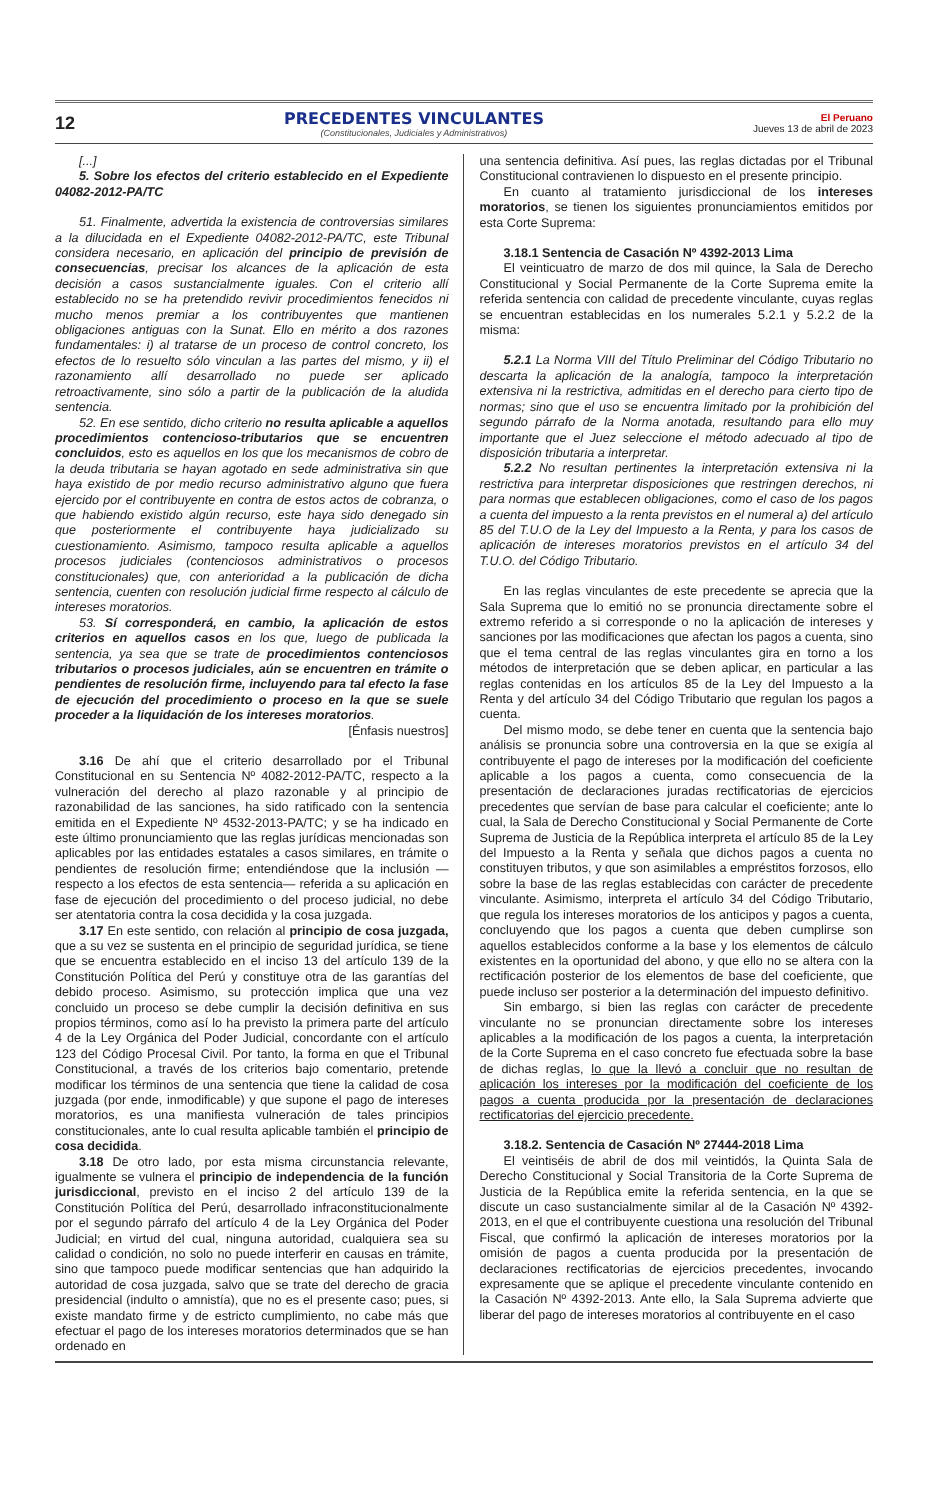12
PRECEDENTES VINCULANTES
(Constitucionales, Judiciales y Administrativos)
El Peruano
Jueves 13 de abril de 2023
[...]
5. Sobre los efectos del criterio establecido en el Expediente 04082-2012-PA/TC
51. Finalmente, advertida la existencia de controversias similares a la dilucidada en el Expediente 04082-2012-PA/TC, este Tribunal considera necesario, en aplicación del principio de previsión de consecuencias, precisar los alcances de la aplicación de esta decisión a casos sustancialmente iguales. Con el criterio allí establecido no se ha pretendido revivir procedimientos fenecidos ni mucho menos premiar a los contribuyentes que mantienen obligaciones antiguas con la Sunat. Ello en mérito a dos razones fundamentales: i) al tratarse de un proceso de control concreto, los efectos de lo resuelto sólo vinculan a las partes del mismo, y ii) el razonamiento allí desarrollado no puede ser aplicado retroactivamente, sino sólo a partir de la publicación de la aludida sentencia.
52. En ese sentido, dicho criterio no resulta aplicable a aquellos procedimientos contencioso-tributarios que se encuentren concluidos, esto es aquellos en los que los mecanismos de cobro de la deuda tributaria se hayan agotado en sede administrativa sin que haya existido de por medio recurso administrativo alguno que fuera ejercido por el contribuyente en contra de estos actos de cobranza, o que habiendo existido algún recurso, este haya sido denegado sin que posteriormente el contribuyente haya judicializado su cuestionamiento. Asimismo, tampoco resulta aplicable a aquellos procesos judiciales (contenciosos administrativos o procesos constitucionales) que, con anterioridad a la publicación de dicha sentencia, cuenten con resolución judicial firme respecto al cálculo de intereses moratorios.
53. Sí corresponderá, en cambio, la aplicación de estos criterios en aquellos casos en los que, luego de publicada la sentencia, ya sea que se trate de procedimientos contenciosos tributarios o procesos judiciales, aún se encuentren en trámite o pendientes de resolución firme, incluyendo para tal efecto la fase de ejecución del procedimiento o proceso en la que se suele proceder a la liquidación de los intereses moratorios.
[Énfasis nuestros]
3.16 De ahí que el criterio desarrollado por el Tribunal Constitucional en su Sentencia Nº 4082-2012-PA/TC, respecto a la vulneración del derecho al plazo razonable y al principio de razonabilidad de las sanciones, ha sido ratificado con la sentencia emitida en el Expediente Nº 4532-2013-PA/TC; y se ha indicado en este último pronunciamiento que las reglas jurídicas mencionadas son aplicables por las entidades estatales a casos similares, en trámite o pendientes de resolución firme; entendiéndose que la inclusión —respecto a los efectos de esta sentencia— referida a su aplicación en fase de ejecución del procedimiento o del proceso judicial, no debe ser atentatoria contra la cosa decidida y la cosa juzgada.
3.17 En este sentido, con relación al principio de cosa juzgada, que a su vez se sustenta en el principio de seguridad jurídica, se tiene que se encuentra establecido en el inciso 13 del artículo 139 de la Constitución Política del Perú y constituye otra de las garantías del debido proceso. Asimismo, su protección implica que una vez concluido un proceso se debe cumplir la decisión definitiva en sus propios términos, como así lo ha previsto la primera parte del artículo 4 de la Ley Orgánica del Poder Judicial, concordante con el artículo 123 del Código Procesal Civil. Por tanto, la forma en que el Tribunal Constitucional, a través de los criterios bajo comentario, pretende modificar los términos de una sentencia que tiene la calidad de cosa juzgada (por ende, inmodificable) y que supone el pago de intereses moratorios, es una manifiesta vulneración de tales principios constitucionales, ante lo cual resulta aplicable también el principio de cosa decidida.
3.18 De otro lado, por esta misma circunstancia relevante, igualmente se vulnera el principio de independencia de la función jurisdiccional, previsto en el inciso 2 del artículo 139 de la Constitución Política del Perú, desarrollado infraconstitucionalmente por el segundo párrafo del artículo 4 de la Ley Orgánica del Poder Judicial; en virtud del cual, ninguna autoridad, cualquiera sea su calidad o condición, no solo no puede interferir en causas en trámite, sino que tampoco puede modificar sentencias que han adquirido la autoridad de cosa juzgada, salvo que se trate del derecho de gracia presidencial (indulto o amnistía), que no es el presente caso; pues, si existe mandato firme y de estricto cumplimiento, no cabe más que efectuar el pago de los intereses moratorios determinados que se han ordenado en
una sentencia definitiva. Así pues, las reglas dictadas por el Tribunal Constitucional contravienen lo dispuesto en el presente principio.
En cuanto al tratamiento jurisdiccional de los intereses moratorios, se tienen los siguientes pronunciamientos emitidos por esta Corte Suprema:
3.18.1 Sentencia de Casación Nº 4392-2013 Lima
El veinticuatro de marzo de dos mil quince, la Sala de Derecho Constitucional y Social Permanente de la Corte Suprema emite la referida sentencia con calidad de precedente vinculante, cuyas reglas se encuentran establecidas en los numerales 5.2.1 y 5.2.2 de la misma:
5.2.1 La Norma VIII del Título Preliminar del Código Tributario no descarta la aplicación de la analogía, tampoco la interpretación extensiva ni la restrictiva, admitidas en el derecho para cierto tipo de normas; sino que el uso se encuentra limitado por la prohibición del segundo párrafo de la Norma anotada, resultando para ello muy importante que el Juez seleccione el método adecuado al tipo de disposición tributaria a interpretar.
5.2.2 No resultan pertinentes la interpretación extensiva ni la restrictiva para interpretar disposiciones que restringen derechos, ni para normas que establecen obligaciones, como el caso de los pagos a cuenta del impuesto a la renta previstos en el numeral a) del artículo 85 del T.U.O de la Ley del Impuesto a la Renta, y para los casos de aplicación de intereses moratorios previstos en el artículo 34 del T.U.O. del Código Tributario.
En las reglas vinculantes de este precedente se aprecia que la Sala Suprema que lo emitió no se pronuncia directamente sobre el extremo referido a si corresponde o no la aplicación de intereses y sanciones por las modificaciones que afectan los pagos a cuenta, sino que el tema central de las reglas vinculantes gira en torno a los métodos de interpretación que se deben aplicar, en particular a las reglas contenidas en los artículos 85 de la Ley del Impuesto a la Renta y del artículo 34 del Código Tributario que regulan los pagos a cuenta.
Del mismo modo, se debe tener en cuenta que la sentencia bajo análisis se pronuncia sobre una controversia en la que se exigía al contribuyente el pago de intereses por la modificación del coeficiente aplicable a los pagos a cuenta, como consecuencia de la presentación de declaraciones juradas rectificatorias de ejercicios precedentes que servían de base para calcular el coeficiente; ante lo cual, la Sala de Derecho Constitucional y Social Permanente de Corte Suprema de Justicia de la República interpreta el artículo 85 de la Ley del Impuesto a la Renta y señala que dichos pagos a cuenta no constituyen tributos, y que son asimilables a empréstitos forzosos, ello sobre la base de las reglas establecidas con carácter de precedente vinculante. Asimismo, interpreta el artículo 34 del Código Tributario, que regula los intereses moratorios de los anticipos y pagos a cuenta, concluyendo que los pagos a cuenta que deben cumplirse son aquellos establecidos conforme a la base y los elementos de cálculo existentes en la oportunidad del abono, y que ello no se altera con la rectificación posterior de los elementos de base del coeficiente, que puede incluso ser posterior a la determinación del impuesto definitivo.
Sin embargo, si bien las reglas con carácter de precedente vinculante no se pronuncian directamente sobre los intereses aplicables a la modificación de los pagos a cuenta, la interpretación de la Corte Suprema en el caso concreto fue efectuada sobre la base de dichas reglas, lo que la llevó a concluir que no resultan de aplicación los intereses por la modificación del coeficiente de los pagos a cuenta producida por la presentación de declaraciones rectificatorias del ejercicio precedente.
3.18.2. Sentencia de Casación Nº 27444-2018 Lima
El veintiséis de abril de dos mil veintidós, la Quinta Sala de Derecho Constitucional y Social Transitoria de la Corte Suprema de Justicia de la República emite la referida sentencia, en la que se discute un caso sustancialmente similar al de la Casación Nº 4392-2013, en el que el contribuyente cuestiona una resolución del Tribunal Fiscal, que confirmó la aplicación de intereses moratorios por la omisión de pagos a cuenta producida por la presentación de declaraciones rectificatorias de ejercicios precedentes, invocando expresamente que se aplique el precedente vinculante contenido en la Casación Nº 4392-2013. Ante ello, la Sala Suprema advierte que liberar del pago de intereses moratorios al contribuyente en el caso